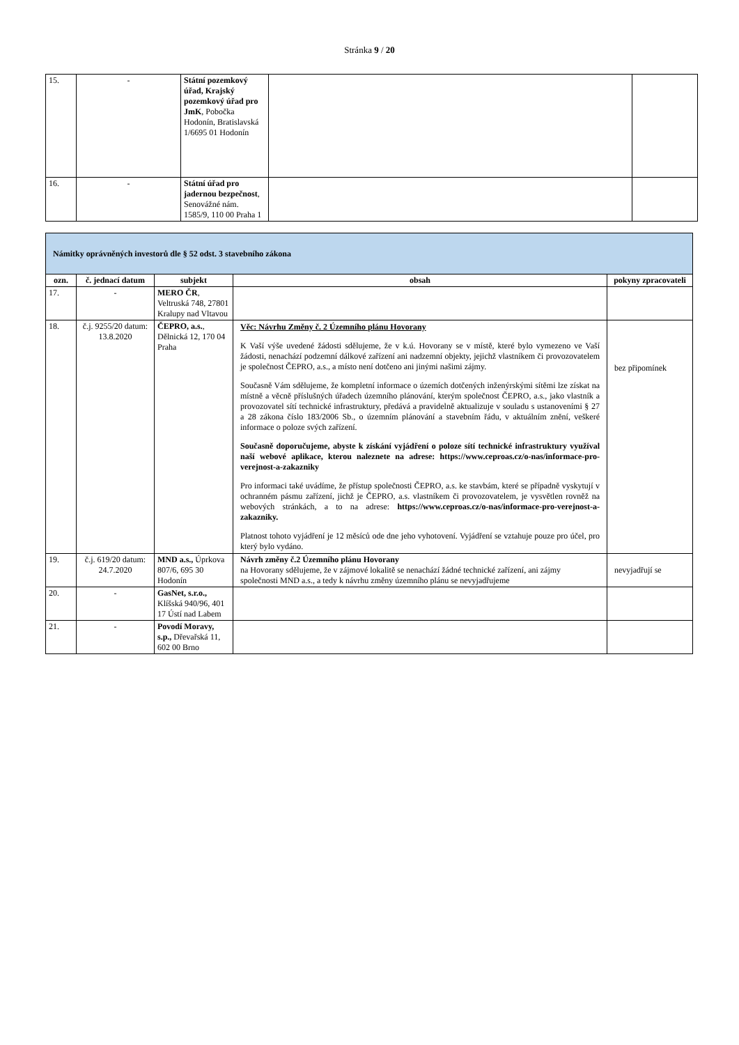Stránka 9 / 20
| 15. | - | Státní pozemkový úřad, Krajský pozemkový úřad pro JmK , Pobočka Hodonín, Bratislavská 1/6695 01 Hodonín | | |
| 16. | - | Státní úřad pro jadernou bezpečnost , Senovážné nám. 1585/9, 110 00 Praha 1 | | |
| Námitky oprávněných investorů dle § 52 odst. 3 stavebního zákona | | | | |
| ozn. | č. jednací datum | subjekt | obsah | pokyny zpracovateli |
| 17. | - | MERO ČR , Veltruská 748, 27801 Kralupy nad Vltavou | | |
| 18. | č.j. 9255/20 datum: 13.8.2020 | ČEPRO, a.s. , Dělnická 12, 170 04 Praha | Věc: Návrhu Změny č. 2 Územního plánu Hovorany K Vaší výše uvedené žádosti sdělujeme, že v k.ú. Hovorany se v místě, které bylo vymezeno ve Vaší žádosti, nenachází podzemní dálkové zařízení ani nadzemní objekty, jejichž vlastníkem či provozovatelem je společnost ČEPRO, a.s., a místo není dotčeno ani jinými našimi zájmy. Současně Vám sdělujeme, že kompletní informace o územích dotčených inženýrskými sítěmi lze získat na místně a věcně příslušných úřadech územního plánování, kterým společnost ČEPRO, a.s., jako vlastník a provozovatel sítí technické infrastruktury, předává a pravidelně aktualizuje v souladu s ustanoveními § 27 a 28 zákona číslo 183/2006 Sb., o územním plánování a stavebním řádu, v aktuálním znění, veškeré informace o poloze svých zařízení. Současně doporučujeme, abyste k získání vyjádření o poloze sítí technické infrastruktury využíval naší webové aplikace, kterou naleznete na adrese: https://www.ceproas.cz/o-nas/informace-pro-verejnost-a-zakazniky Pro informaci také uvádíme, že přístup společnosti ČEPRO, a.s. ke stavbám, které se případně vyskytují v ochranném pásmu zařízení, jichž je ČEPRO, a.s. vlastníkem či provozovatelem, je vysvětlen rovněž na webových stránkách, a to na adrese: https://www.ceproas.cz/o-nas/informace-pro-verejnost-a-zakazniky. Platnost tohoto vyjádření je 12 měsíců ode dne jeho vyhotovení. Vyjádření se vztahuje pouze pro účel, pro který bylo vydáno. | bez připomínek |
| 19. | č.j. 619/20 datum: 24.7.2020 | MND a.s., Úprkova 807/6, 695 30 Hodonín | Návrh změny č.2 Územního plánu Hovorany na Hovorany sdělujeme, že v zájmové lokalitě se nenachází žádné technické zařízení, ani zájmy společnosti MND a.s., a tedy k návrhu změny územního plánu se nevyjadřujeme | nevyjadřují se |
| 20. | - | GasNet, s.r.o., Klíšská 940/96, 401 17 Ústí nad Labem | | |
| 21. | - | Povodí Moravy, s.p., Dřevařská 11, 602 00 Brno | | |